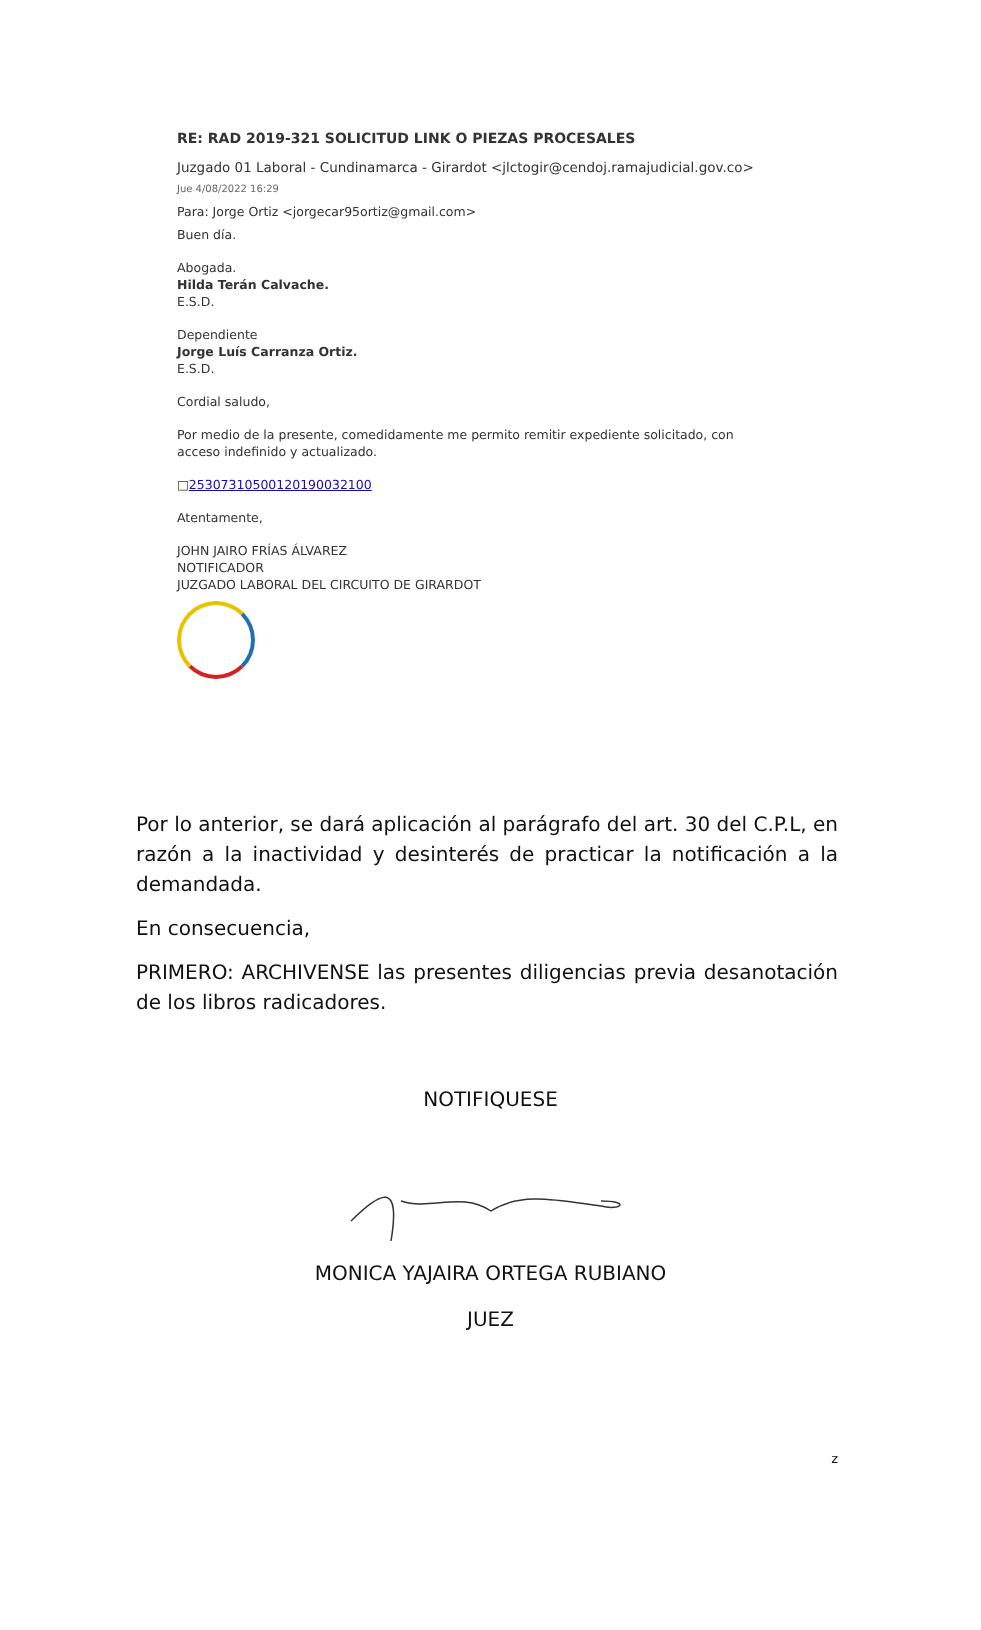RE: RAD 2019-321 SOLICITUD LINK O PIEZAS PROCESALES
Juzgado 01 Laboral - Cundinamarca - Girardot <jlctogir@cendoj.ramajudicial.gov.co>
Jue 4/08/2022 16:29
Para: Jorge Ortiz <jorgecar95ortiz@gmail.com>
Buen día.
Abogada.
Hilda Terán Calvache.
E.S.D.
Dependiente
Jorge Luís Carranza Ortiz.
E.S.D.
Cordial saludo,
Por medio de la presente, comedidamente me permito remitir expediente solicitado, con acceso indefinido y actualizado.
□25307310500120190032100
Atentamente,
JOHN JAIRO FRÍAS ÁLVAREZ
NOTIFICADOR
JUZGADO LABORAL DEL CIRCUITO DE GIRARDOT
Por lo anterior, se dará aplicación al parágrafo del art. 30 del C.P.L, en razón a la inactividad y desinterés de practicar la notificación a la demandada.
En consecuencia,
PRIMERO: ARCHIVENSE las presentes diligencias previa desanotación de los libros radicadores.
NOTIFIQUESE
MONICA YAJAIRA ORTEGA RUBIANO
JUEZ
z